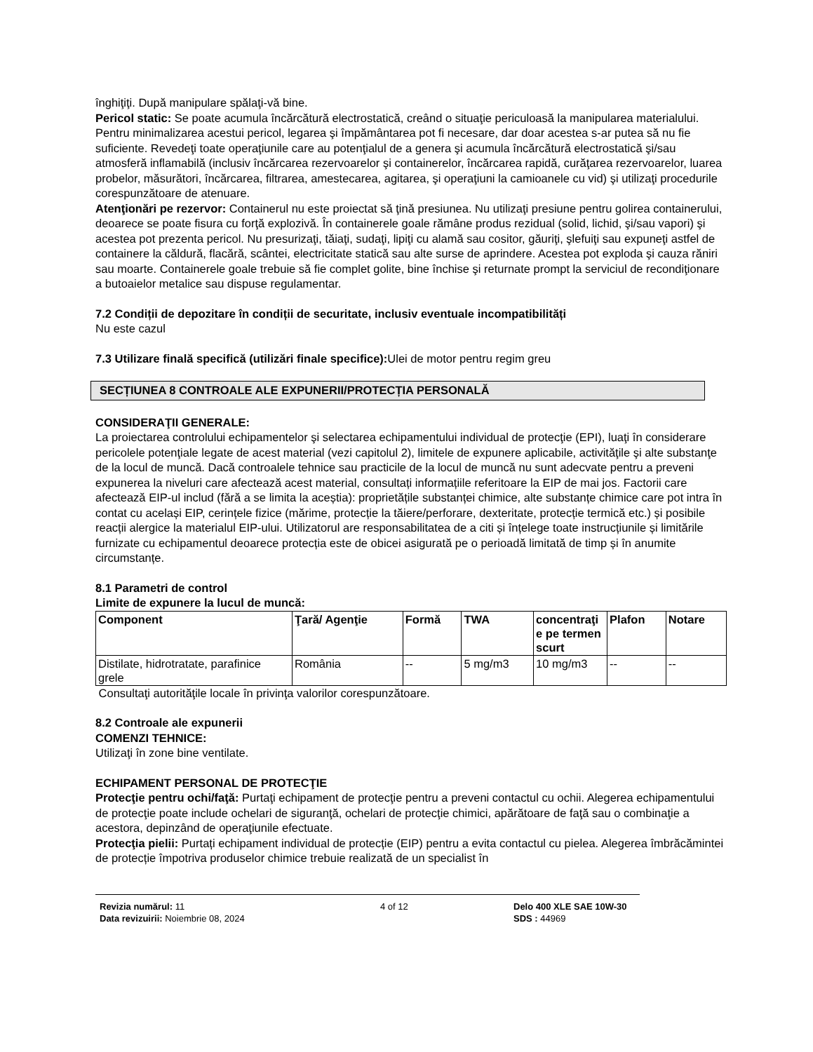înghiţiţi. După manipulare spălaţi-vă bine.
Pericol static: Se poate acumula încărcătură electrostatică, creând o situaţie periculoasă la manipularea materialului. Pentru minimalizarea acestui pericol, legarea şi împământarea pot fi necesare, dar doar acestea s-ar putea să nu fie suficiente. Revedeţi toate operaţiunile care au potenţialul de a genera şi acumula încărcătură electrostatică şi/sau atmosferă inflamabilă (inclusiv încărcarea rezervoarelor şi containerelor, încărcarea rapidă, curăţarea rezervoarelor, luarea probelor, măsurători, încărcarea, filtrarea, amestecarea, agitarea, şi operaţiuni la camioanele cu vid) şi utilizaţi procedurile corespunzătoare de atenuare.
Atenţionări pe rezervor: Containerul nu este proiectat să ţină presiunea. Nu utilizaţi presiune pentru golirea containerului, deoarece se poate fisura cu forţă explozivă. În containerele goale rămâne produs rezidual (solid, lichid, şi/sau vapori) şi acestea pot prezenta pericol. Nu presurizaţi, tăiaţi, sudaţi, lipiţi cu alamă sau cositor, găuriţi, şlefuiţi sau expuneţi astfel de containere la căldură, flacără, scântei, electricitate statică sau alte surse de aprindere. Acestea pot exploda şi cauza răniri sau moarte. Containerele goale trebuie să fie complet golite, bine închise şi returnate prompt la serviciul de recondiţionare a butoaielor metalice sau dispuse regulamentar.
7.2 Condiții de depozitare în condiții de securitate, inclusiv eventuale incompatibilități
Nu este cazul
7.3 Utilizare finală specifică (utilizări finale specifice): Ulei de motor pentru regim greu
SECȚIUNEA 8 CONTROALE ALE EXPUNERII/PROTECȚIA PERSONALĂ
CONSIDERAŢII GENERALE:
La proiectarea controlului echipamentelor şi selectarea echipamentului individual de protecţie (EPI), luaţi în considerare pericolele potenţiale legate de acest material (vezi capitolul 2), limitele de expunere aplicabile, activităţile şi alte substanţe de la locul de muncă. Dacă controalele tehnice sau practicile de la locul de muncă nu sunt adecvate pentru a preveni expunerea la niveluri care afectează acest material, consultați informațiile referitoare la EIP de mai jos. Factorii care afectează EIP-ul includ (fără a se limita la aceștia): proprietățile substanței chimice, alte substanțe chimice care pot intra în contat cu același EIP, cerințele fizice (mărime, protecție la tăiere/perforare, dexteritate, protecție termică etc.) și posibile reacții alergice la materialul EIP-ului. Utilizatorul are responsabilitatea de a citi și înțelege toate instrucțiunile și limitările furnizate cu echipamentul deoarece protecția este de obicei asigurată pe o perioadă limitată de timp și în anumite circumstanțe.
8.1 Parametri de control
Limite de expunere la lucul de muncă:
| Component | Ţară/ Agenţie | Formă | TWA | concentraţi e pe termen scurt | Plafon | Notare |
| --- | --- | --- | --- | --- | --- | --- |
| Distilate, hidrotratate, parafinice grele | România | -- | 5 mg/m3 | 10 mg/m3 | -- | -- |
Consultaţi autorităţile locale în privinţa valorilor corespunzătoare.
8.2 Controale ale expunerii
COMENZI TEHNICE:
Utilizaţi în zone bine ventilate.
ECHIPAMENT PERSONAL DE PROTECŢIE
Protecţie pentru ochi/faţă: Purtaţi echipament de protecţie pentru a preveni contactul cu ochii. Alegerea echipamentului de protecţie poate include ochelari de siguranţă, ochelari de protecţie chimici, apărătoare de faţă sau o combinaţie a acestora, depinzând de operaţiunile efectuate.
Protecţia pielii: Purtați echipament individual de protecție (EIP) pentru a evita contactul cu pielea. Alegerea îmbrăcămintei de protecție împotriva produselor chimice trebuie realizată de un specialist în
Revizia numărul: 11
Data revizuirii: Noiembrie 08, 2024
4 of 12 Delo 400 XLE SAE 10W-30
SDS : 44969